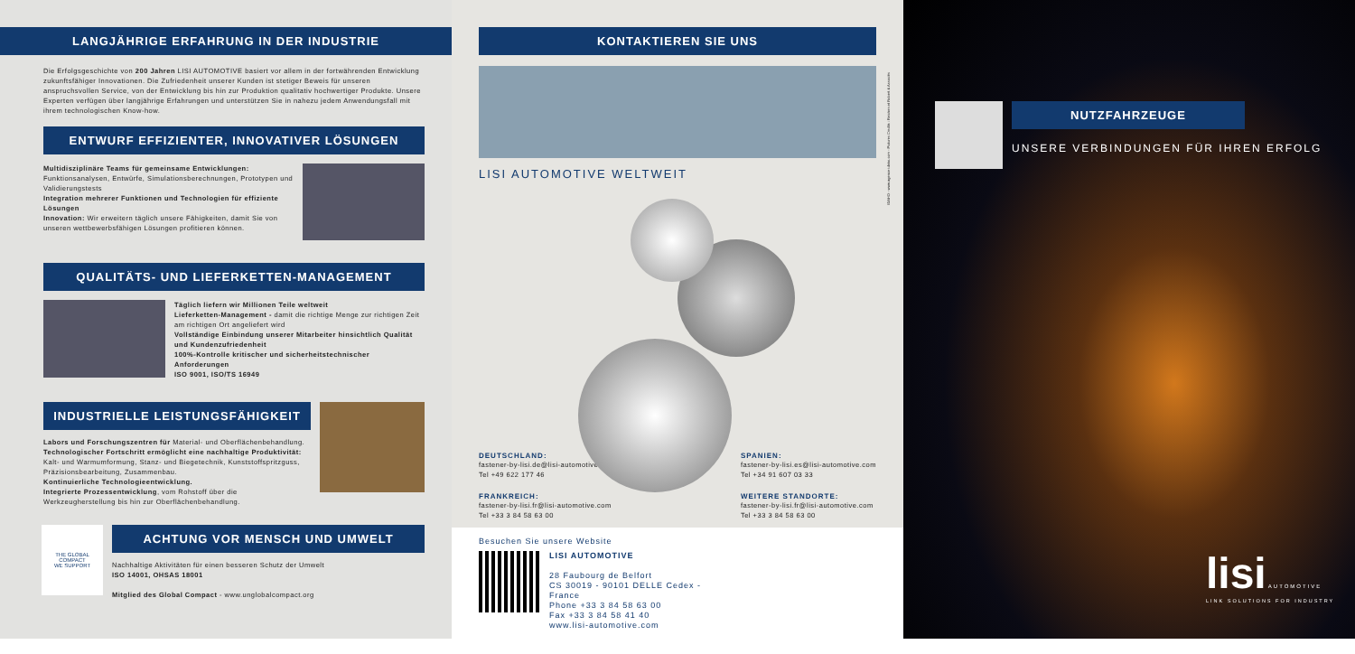LANGJÄHRIGE ERFAHRUNG IN DER INDUSTRIE
Die Erfolgsgeschichte von 200 Jahren LISI AUTOMOTIVE basiert vor allem in der fortwährenden Entwicklung zukunftsfähiger Innovationen. Die Zufriedenheit unserer Kunden ist stetiger Beweis für unseren anspruchsvollen Service, von der Entwicklung bis hin zur Produktion qualitativ hochwertiger Produkte. Unsere Experten verfügen über langjährige Erfahrungen und unterstützen Sie in nahezu jedem Anwendungsfall mit ihrem technologischen Know-how.
ENTWURF EFFIZIENTER, INNOVATIVER LÖSUNGEN
Multidisziplinäre Teams für gemeinsame Entwicklungen: Funktionsanalysen, Entwürfe, Simulationsberechnungen, Prototypen und Validierungstests
Integration mehrerer Funktionen und Technologien für effiziente Lösungen
Innovation: Wir erweitern täglich unsere Fähigkeiten, damit Sie von unseren wettbewerbsfähigen Lösungen profitieren können.
QUALITÄTS- UND LIEFERKETTEN-MANAGEMENT
Täglich liefern wir Millionen Teile weltweit
Lieferketten-Management - damit die richtige Menge zur richtigen Zeit am richtigen Ort angeliefert wird
Vollständige Einbindung unserer Mitarbeiter hinsichtlich Qualität und Kundenzufriedenheit
100%-Kontrolle kritischer und sicherheitstechnischer Anforderungen
ISO 9001, ISO/TS 16949
INDUSTRIELLE LEISTUNGSFÄHIGKEIT
Labors und Forschungszentren für Material- und Oberflächenbehandlung.
Technologischer Fortschritt ermöglicht eine nachhaltige Produktivität: Kalt- und Warmumformung, Stanz- und Biegetechnik, Kunststoffspritzguss, Präzisionsbearbeitung, Zusammenbau.
Kontinuierliche Technologieentwicklung.
Integrierte Prozessentwicklung, vom Rohstoff über die Werkzeugherstellung bis hin zur Oberflächenbehandlung.
THE GLOBAL COMPACT
WE SUPPORT
ACHTUNG VOR MENSCH UND UMWELT
Nachhaltige Aktivitäten für einen besseren Schutz der Umwelt
ISO 14001, OHSAS 18001
Mitglied des Global Compact - www.unglobalcompact.org
KONTAKTIEREN SIE UNS
LISI AUTOMOTIVE WELTWEIT
DEUTSCHLAND:
fastener-by-lisi.de@lisi-automotive.com
Tel +49 622 177 46
FRANKREICH:
fastener-by-lisi.fr@lisi-automotive.com
Tel +33 3 84 58 63 00
SPANIEN:
fastener-by-lisi.es@lisi-automotive.com
Tel +34 91 607 03 33
WEITERE STANDORTE:
fastener-by-lisi.fr@lisi-automotive.com
Tel +33 3 84 58 63 00
Besuchen Sie unsere Website
LISI AUTOMOTIVE
28 Faubourg de Belfort
CS 30019 - 90101 DELLE Cedex -
France
Phone +33 3 84 58 63 00
Fax +33 3 84 58 41 40
www.lisi-automotive.com
IDAHO - www.agence-idaho.com - Pictures Credits : Reichen et Robert & Associés
NUTZFAHRZEUGE
UNSERE VERBINDUNGEN FÜR IHREN ERFOLG
lisi AUTOMOTIVE
LINK SOLUTIONS FOR INDUSTRY